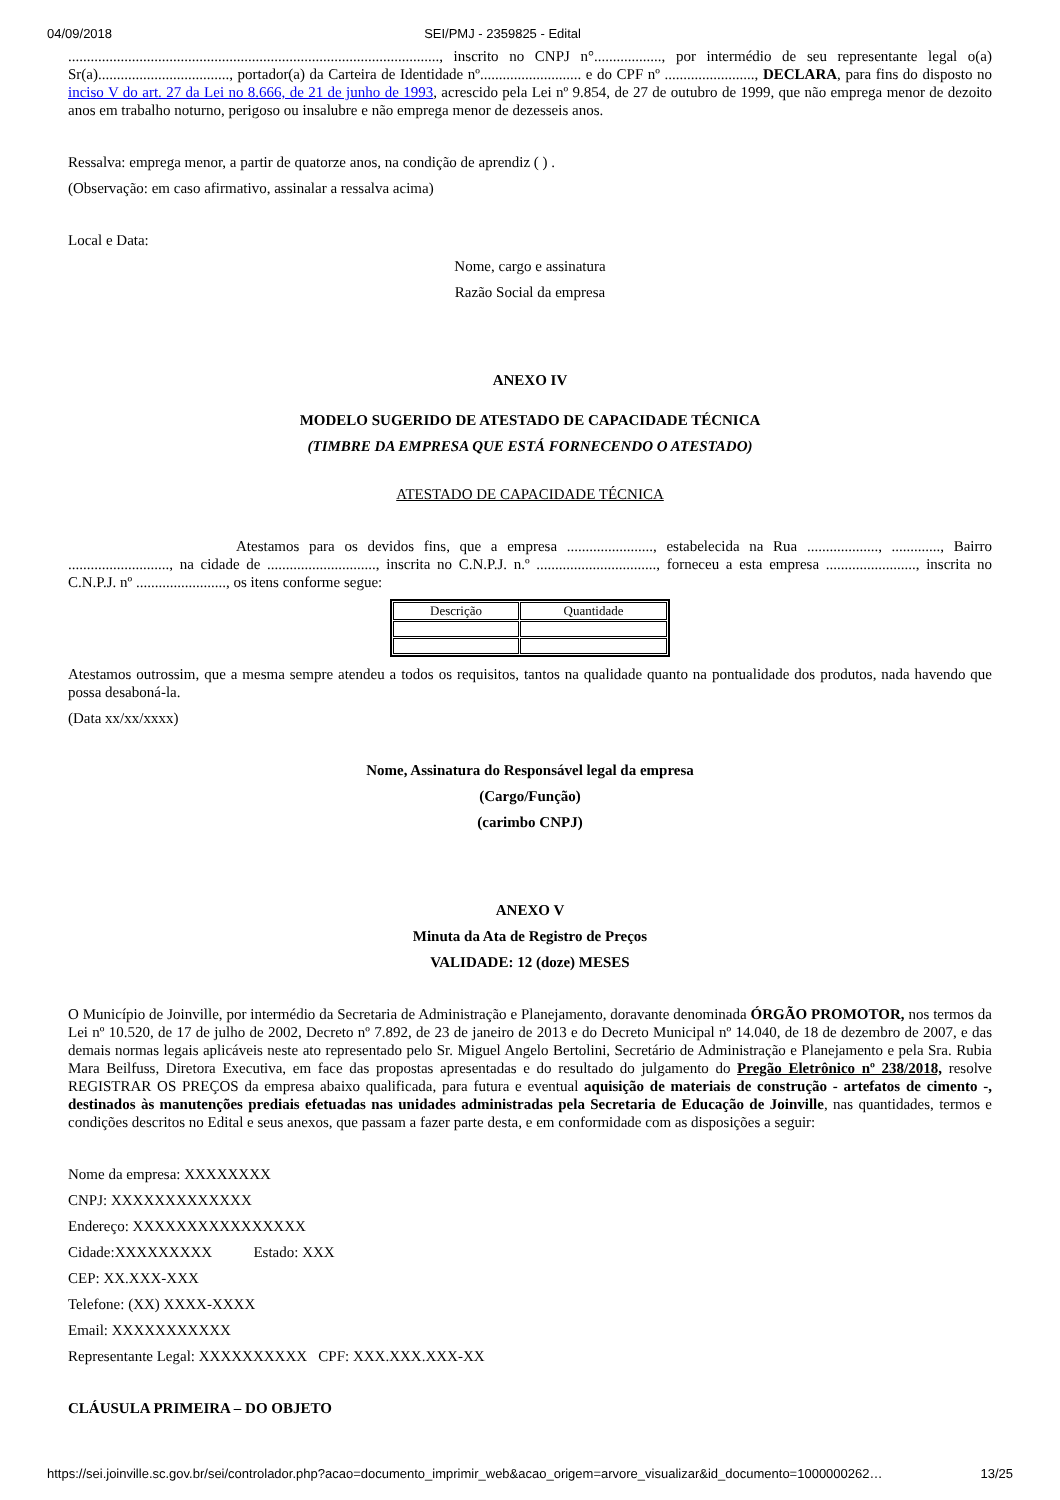04/09/2018 SEI/PMJ - 2359825 - Edital
..................................................................................................., inscrito no CNPJ n°.................., por intermédio de seu representante legal o(a) Sr(a)..................................., portador(a) da Carteira de Identidade nº........................... e do CPF nº ........................, DECLARA, para fins do disposto no inciso V do art. 27 da Lei no 8.666, de 21 de junho de 1993, acrescido pela Lei nº 9.854, de 27 de outubro de 1999, que não emprega menor de dezoito anos em trabalho noturno, perigoso ou insalubre e não emprega menor de dezesseis anos.
Ressalva: emprega menor, a partir de quatorze anos, na condição de aprendiz ( ) .
(Observação: em caso afirmativo, assinalar a ressalva acima)
Local e Data:
Nome, cargo e assinatura
Razão Social da empresa
ANEXO IV
MODELO SUGERIDO DE ATESTADO DE CAPACIDADE TÉCNICA
(TIMBRE DA EMPRESA QUE ESTÁ FORNECENDO O ATESTADO)
ATESTADO DE CAPACIDADE TÉCNICA
Atestamos para os devidos fins, que a empresa ......................., estabelecida na Rua ..................., ............., Bairro ..........................., na cidade de ............................., inscrita no C.N.P.J. n.º ................................, forneceu a esta empresa ........................, inscrita no C.N.P.J. nº ........................, os itens conforme segue:
| Descrição | Quantidade |
Atestamos outrossim, que a mesma sempre atendeu a todos os requisitos, tantos na qualidade quanto na pontualidade dos produtos, nada havendo que possa desaboná-la.
(Data xx/xx/xxxx)
Nome, Assinatura do Responsável legal da empresa
(Cargo/Função)
(carimbo CNPJ)
ANEXO V
Minuta da Ata de Registro de Preços
VALIDADE: 12 (doze) MESES
O Município de Joinville, por intermédio da Secretaria de Administração e Planejamento, doravante denominada ÓRGÃO PROMOTOR, nos termos da Lei nº 10.520, de 17 de julho de 2002, Decreto nº 7.892, de 23 de janeiro de 2013 e do Decreto Municipal nº 14.040, de 18 de dezembro de 2007, e das demais normas legais aplicáveis neste ato representado pelo Sr. Miguel Angelo Bertolini, Secretário de Administração e Planejamento e pela Sra. Rubia Mara Beilfuss, Diretora Executiva, em face das propostas apresentadas e do resultado do julgamento do Pregão Eletrônico nº 238/2018, resolve REGISTRAR OS PREÇOS da empresa abaixo qualificada, para futura e eventual aquisição de materiais de construção - artefatos de cimento -, destinados às manutenções prediais efetuadas nas unidades administradas pela Secretaria de Educação de Joinville, nas quantidades, termos e condições descritos no Edital e seus anexos, que passam a fazer parte desta, e em conformidade com as disposições a seguir:
Nome da empresa: XXXXXXXX
CNPJ: XXXXXXXXXXXXX
Endereço: XXXXXXXXXXXXXXXX
Cidade:XXXXXXXXX Estado: XXX
CEP: XX.XXX-XXX
Telefone: (XX) XXXX-XXXX
Email: XXXXXXXXXXX
Representante Legal: XXXXXXXXXX CPF: XXX.XXX.XXX-XX
CLÁUSULA PRIMEIRA – DO OBJETO
https://sei.joinville.sc.gov.br/sei/controlador.php?acao=documento_imprimir_web&acao_origem=arvore_visualizar&id_documento=1000000262… 13/25